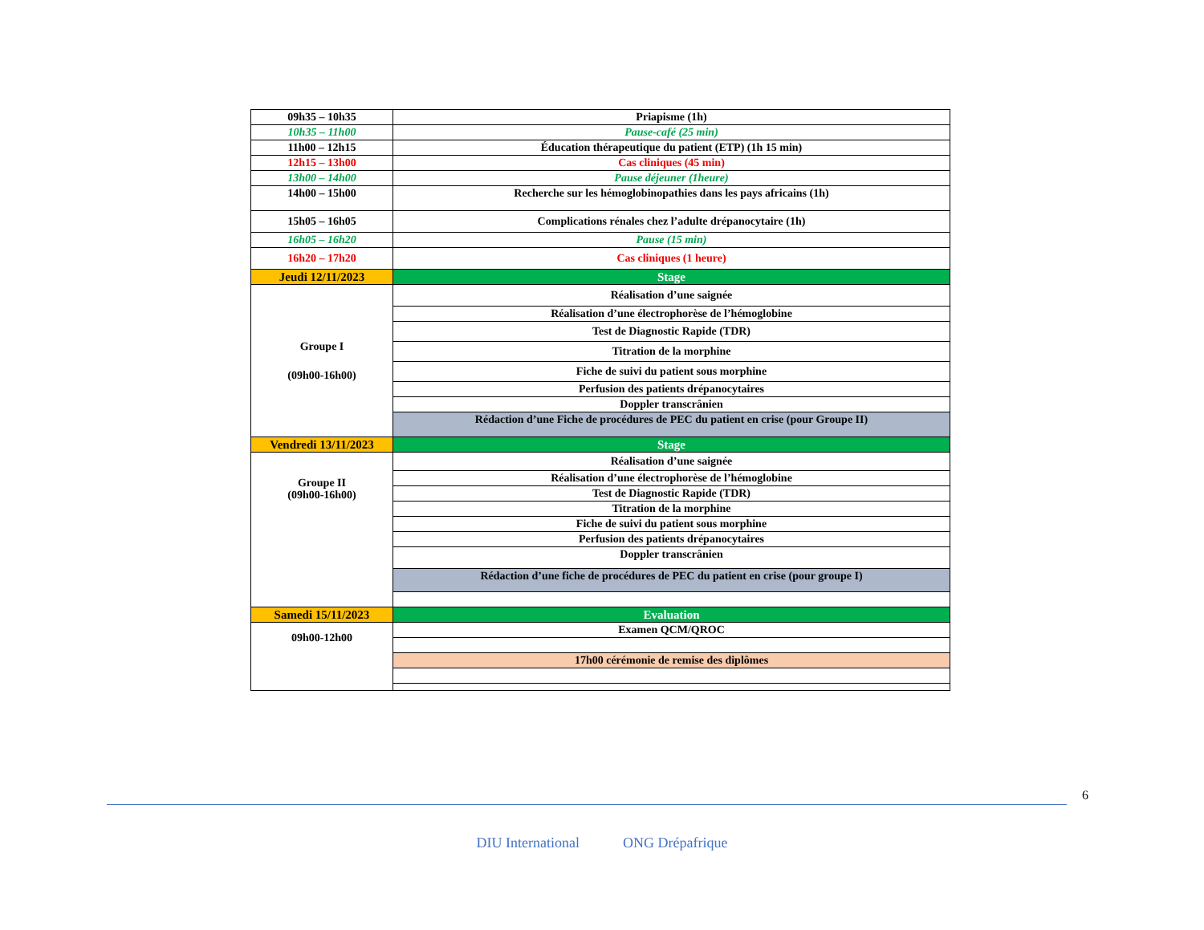| 09h35 – 10h35 | Priapisme (1h) |
| 10h35 – 11h00 | Pause-café (25 min) |
| 11h00 – 12h15 | Éducation thérapeutique du patient (ETP) (1h 15 min) |
| 12h15 – 13h00 | Cas cliniques (45 min) |
| 13h00 – 14h00 | Pause déjeuner (1heure) |
| 14h00 – 15h00 | Recherche sur les hémoglobinopathies dans les pays africains (1h) |
| 15h05 – 16h05 | Complications rénales chez l’adulte drépanocytaire (1h) |
| 16h05 – 16h20 | Pause (15 min) |
| 16h20 – 17h20 | Cas cliniques (1 heure) |
| Jeudi 12/11/2023 | Stage |
| Groupe I (09h00-16h00) | Réalisation d’une saignée |
| | Réalisation d’une électrophorèse de l’hémoglobine |
| | Test de Diagnostic Rapide (TDR) |
| | Titration de la morphine |
| | Fiche de suivi du patient sous morphine |
| | Perfusion des patients drépanocytaires |
| | Doppler transcrânien |
| | Rédaction d’une Fiche de procédures de PEC du patient en crise (pour Groupe II) |
| Vendredi 13/11/2023 | Stage |
| Groupe II (09h00-16h00) | Réalisation d’une saignée |
| | Réalisation d’une électrophorèse de l’hémoglobine |
| | Test de Diagnostic Rapide (TDR) |
| | Titration de la morphine |
| | Fiche de suivi du patient sous morphine |
| | Perfusion des patients drépanocytaires |
| | Doppler transcrânien |
| | Rédaction d’une fiche de procédures de PEC du patient en crise (pour groupe I) |
| Samedi 15/11/2023 | Evaluation |
| 09h00-12h00 | Examen QCM/QROC |
| | 17h00 cérémonie de remise des diplômes |
6
DIU International ONG Drépafrique